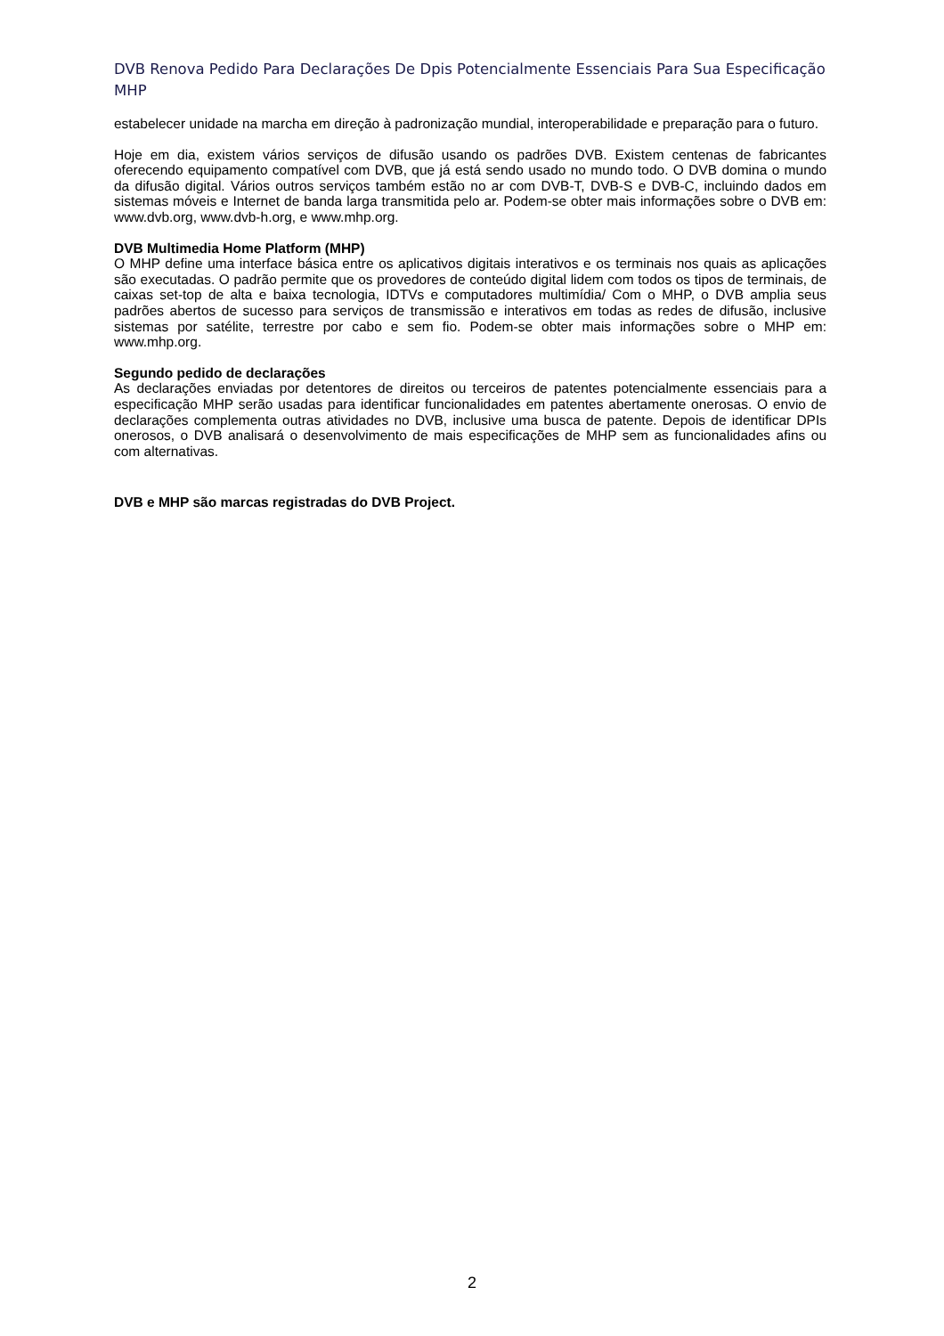DVB Renova Pedido Para Declarações De Dpis Potencialmente Essenciais Para Sua Especificação MHP
estabelecer unidade na marcha em direção à padronização mundial, interoperabilidade e preparação para o futuro.
Hoje em dia, existem vários serviços de difusão usando os padrões DVB. Existem centenas de fabricantes oferecendo equipamento compatível com DVB, que já está sendo usado no mundo todo. O DVB domina o mundo da difusão digital. Vários outros serviços também estão no ar com DVB-T, DVB-S e DVB-C, incluindo dados em sistemas móveis e Internet de banda larga transmitida pelo ar. Podem-se obter mais informações sobre o DVB em: www.dvb.org, www.dvb-h.org, e www.mhp.org.
DVB Multimedia Home Platform (MHP)
O MHP define uma interface básica entre os aplicativos digitais interativos e os terminais nos quais as aplicações são executadas. O padrão permite que os provedores de conteúdo digital lidem com todos os tipos de terminais, de caixas set-top de alta e baixa tecnologia, IDTVs e computadores multimídia/ Com o MHP, o DVB amplia seus padrões abertos de sucesso para serviços de transmissão e interativos em todas as redes de difusão, inclusive sistemas por satélite, terrestre por cabo e sem fio. Podem-se obter mais informações sobre o MHP em: www.mhp.org.
Segundo pedido de declarações
As declarações enviadas por detentores de direitos ou terceiros de patentes potencialmente essenciais para a especificação MHP serão usadas para identificar funcionalidades em patentes abertamente onerosas. O envio de declarações complementa outras atividades no DVB, inclusive uma busca de patente. Depois de identificar DPIs onerosos, o DVB analisará o desenvolvimento de mais especificações de MHP sem as funcionalidades afins ou com alternativas.
DVB e MHP são marcas registradas do DVB Project.
2